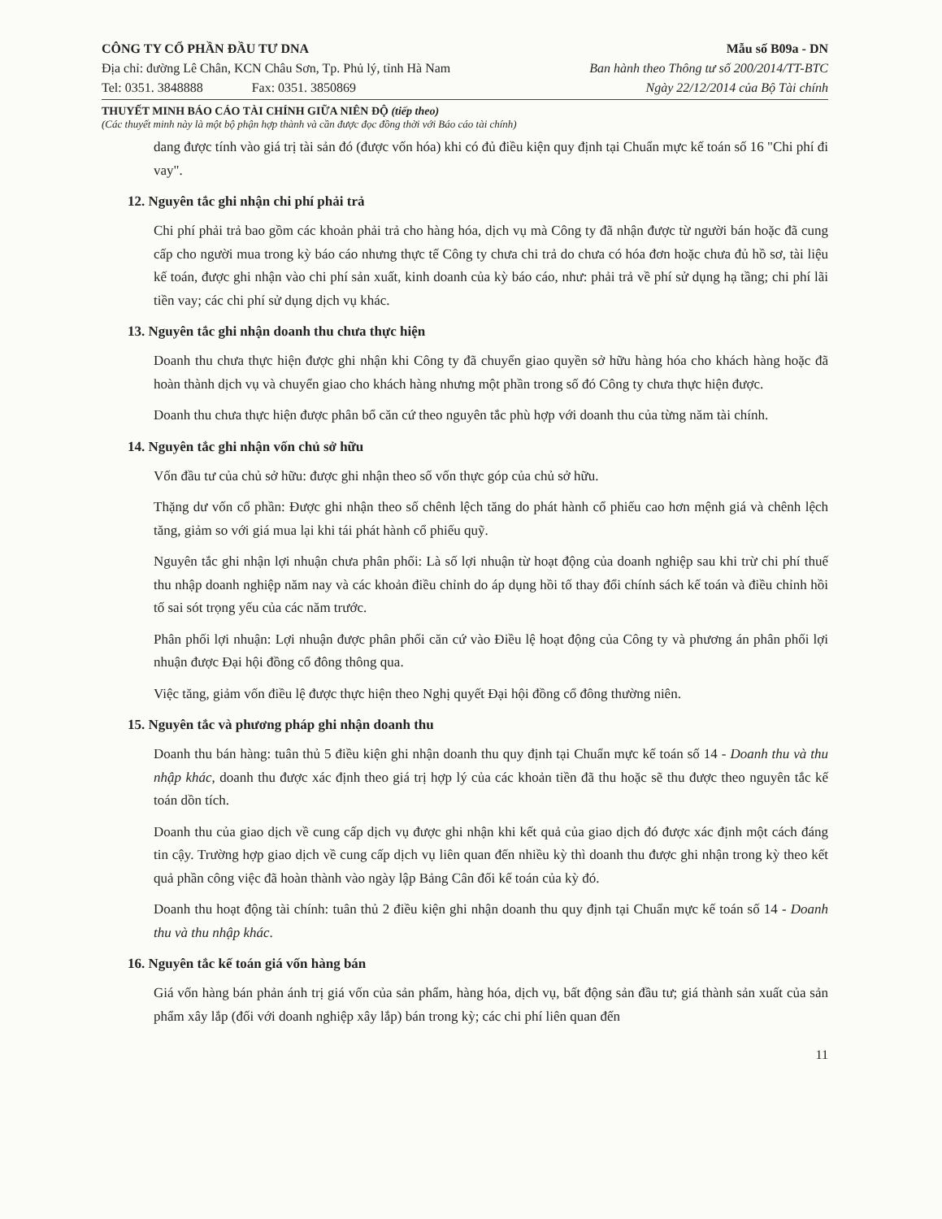CÔNG TY CỔ PHẦN ĐẦU TƯ DNA
Địa chỉ: đường Lê Chân, KCN Châu Sơn, Tp. Phủ lý, tỉnh Hà Nam
Tel: 0351. 3848888 Fax: 0351. 3850869
Mẫu số B09a - DN
Ban hành theo Thông tư số 200/2014/TT-BTC
Ngày 22/12/2014 của Bộ Tài chính
THUYẾT MINH BÁO CÁO TÀI CHÍNH GIỮA NIÊN ĐỘ (tiếp theo)
(Các thuyết minh này là một bộ phận hợp thành và cần được đọc đồng thời với Báo cáo tài chính)
dang được tính vào giá trị tài sản đó (được vốn hóa) khi có đủ điều kiện quy định tại Chuẩn mực kế toán số 16 "Chi phí đi vay".
12. Nguyên tắc ghi nhận chi phí phải trả
Chi phí phải trả bao gồm các khoản phải trả cho hàng hóa, dịch vụ mà Công ty đã nhận được từ người bán hoặc đã cung cấp cho người mua trong kỳ báo cáo nhưng thực tế Công ty chưa chi trả do chưa có hóa đơn hoặc chưa đủ hồ sơ, tài liệu kế toán, được ghi nhận vào chi phí sản xuất, kinh doanh của kỳ báo cáo, như: phải trả về phí sử dụng hạ tầng; chi phí lãi tiền vay; các chi phí sử dụng dịch vụ khác.
13. Nguyên tắc ghi nhận doanh thu chưa thực hiện
Doanh thu chưa thực hiện được ghi nhận khi Công ty đã chuyển giao quyền sở hữu hàng hóa cho khách hàng hoặc đã hoàn thành dịch vụ và chuyển giao cho khách hàng nhưng một phần trong số đó Công ty chưa thực hiện được.
Doanh thu chưa thực hiện được phân bổ căn cứ theo nguyên tắc phù hợp với doanh thu của từng năm tài chính.
14. Nguyên tắc ghi nhận vốn chủ sở hữu
Vốn đầu tư của chủ sở hữu: được ghi nhận theo số vốn thực góp của chủ sở hữu.
Thặng dư vốn cổ phần: Được ghi nhận theo số chênh lệch tăng do phát hành cổ phiếu cao hơn mệnh giá và chênh lệch tăng, giảm so với giá mua lại khi tái phát hành cổ phiếu quỹ.
Nguyên tắc ghi nhận lợi nhuận chưa phân phối: Là số lợi nhuận từ hoạt động của doanh nghiệp sau khi trừ chi phí thuế thu nhập doanh nghiệp năm nay và các khoản điều chỉnh do áp dụng hồi tố thay đổi chính sách kế toán và điều chỉnh hồi tố sai sót trọng yếu của các năm trước.
Phân phối lợi nhuận: Lợi nhuận được phân phối căn cứ vào Điều lệ hoạt động của Công ty và phương án phân phối lợi nhuận được Đại hội đồng cổ đông thông qua.
Việc tăng, giảm vốn điều lệ được thực hiện theo Nghị quyết Đại hội đồng cổ đông thường niên.
15. Nguyên tắc và phương pháp ghi nhận doanh thu
Doanh thu bán hàng: tuân thủ 5 điều kiện ghi nhận doanh thu quy định tại Chuẩn mực kế toán số 14 - Doanh thu và thu nhập khác, doanh thu được xác định theo giá trị hợp lý của các khoản tiền đã thu hoặc sẽ thu được theo nguyên tắc kế toán dồn tích.
Doanh thu của giao dịch về cung cấp dịch vụ được ghi nhận khi kết quả của giao dịch đó được xác định một cách đáng tin cậy. Trường hợp giao dịch về cung cấp dịch vụ liên quan đến nhiều kỳ thì doanh thu được ghi nhận trong kỳ theo kết quả phần công việc đã hoàn thành vào ngày lập Bảng Cân đối kế toán của kỳ đó.
Doanh thu hoạt động tài chính: tuân thủ 2 điều kiện ghi nhận doanh thu quy định tại Chuẩn mực kế toán số 14 - Doanh thu và thu nhập khác.
16. Nguyên tắc kế toán giá vốn hàng bán
Giá vốn hàng bán phản ánh trị giá vốn của sản phẩm, hàng hóa, dịch vụ, bất động sản đầu tư; giá thành sản xuất của sản phẩm xây lắp (đối với doanh nghiệp xây lắp) bán trong kỳ; các chi phí liên quan đến
11